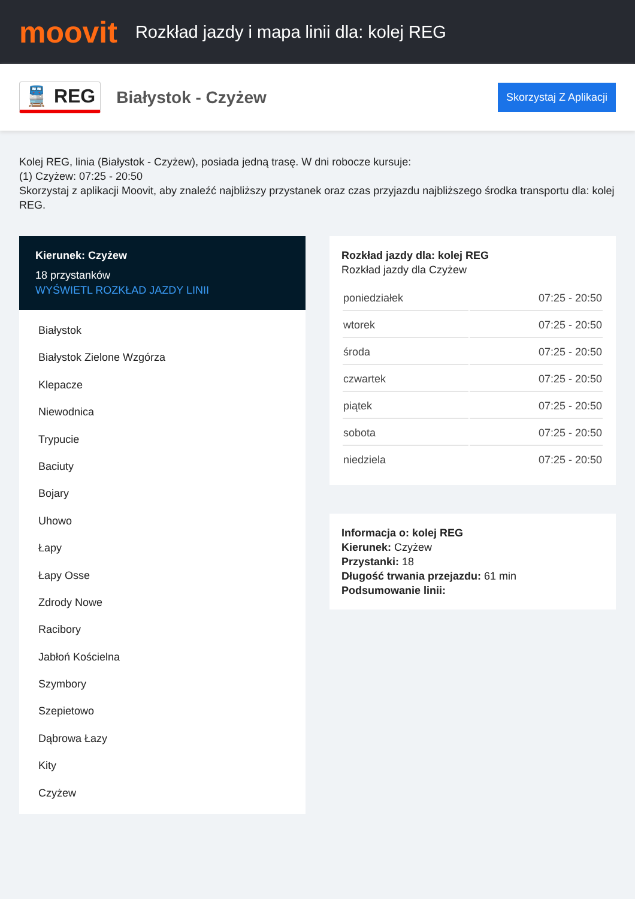moovit
Rozkład jazdy i mapa linii dla: kolej REG
🚆 REG
Białystok - Czyżew
Skorzystaj Z Aplikacji
Kolej REG, linia (Białystok - Czyżew), posiada jedną trasę. W dni robocze kursuje:
(1) Czyżew: 07:25 - 20:50
Skorzystaj z aplikacji Moovit, aby znaleźć najbliższy przystanek oraz czas przyjazdu najbliższego środka transportu dla: kolej REG.
Kierunek: Czyżew
18 przystanków
WYŚWIETL ROZKŁAD JAZDY LINII
Białystok
Białystok Zielone Wzgórza
Klepacze
Niewodnica
Trypucie
Baciuty
Bojary
Uhowo
Łapy
Łapy Osse
Zdrody Nowe
Racibory
Jabłoń Kościelna
Szymbory
Szepietowo
Dąbrowa Łazy
Kity
Czyżew
Rozkład jazdy dla: kolej REG
Rozkład jazdy dla Czyżew
| poniedziałek | 07:25 - 20:50 |
| wtorek | 07:25 - 20:50 |
| środa | 07:25 - 20:50 |
| czwartek | 07:25 - 20:50 |
| piątek | 07:25 - 20:50 |
| sobota | 07:25 - 20:50 |
| niedziela | 07:25 - 20:50 |
Informacja o: kolej REG
Kierunek: Czyżew
Przystanki: 18
Długość trwania przejazdu: 61 min
Podsumowanie linii: